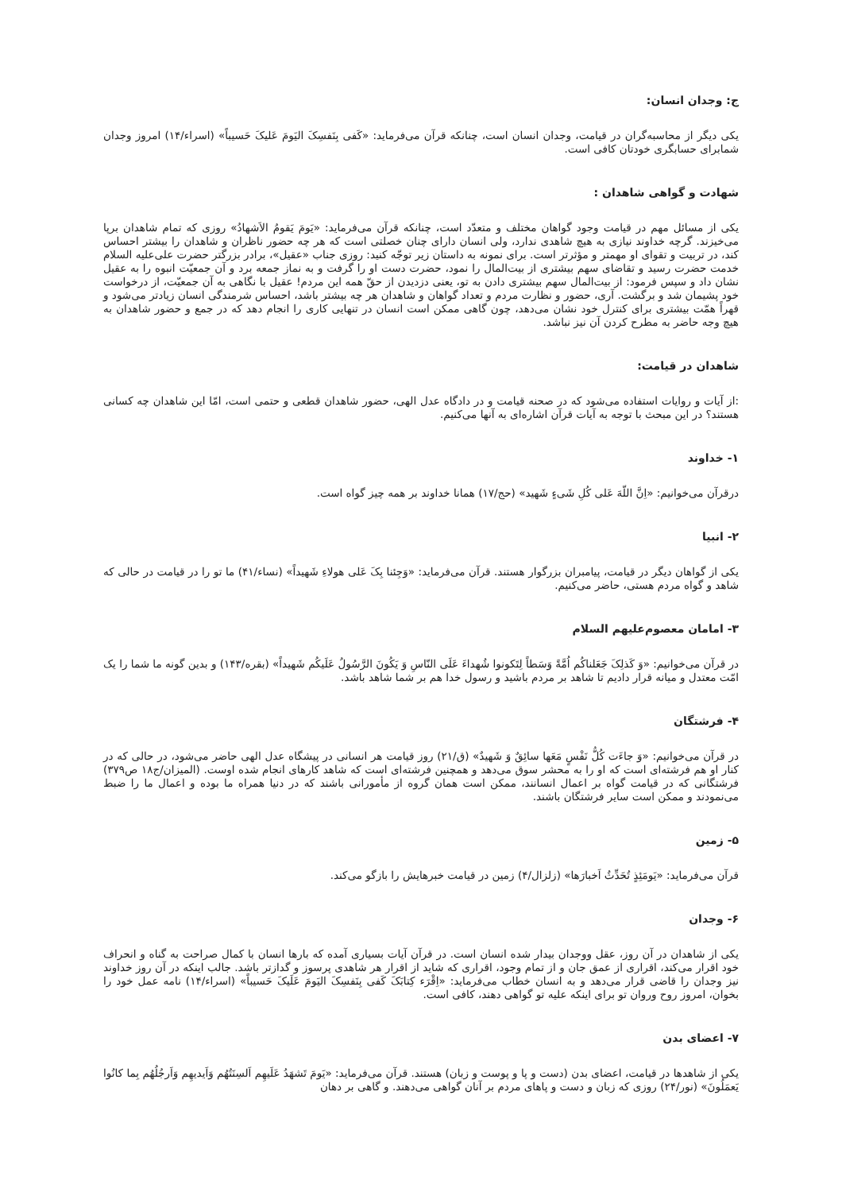ج: وجدان انسان:
یکی دیگر از محاسبه‌گران در قیامت، وجدان انسان است، چنانکه قرآن می‌فرماید: «کَفی بِنَفسِکَ الیَومَ عَلیکَ حَسیباً» (اسراء/۱۴) امروز وجدان شمابرای حسابگری خودتان کافی است.
شهادت و گواهی شاهدان :
یکی از مسائل مهم در قیامت وجود گواهان مختلف و متعدّد است، چنانکه قرآن می‌فرماید: «یَومَ یَقومُ الاَشهادُ» روزی که تمام شاهدان برپا می‌خیزند. گرچه خداوند نیازی به هیچ شاهدی ندارد، ولی انسان دارای چنان خصلتی است که هر چه حضور ناظران و شاهدان را بیشتر احساس کند، در تربیت و تقوای او مهمتر و مؤثرتر است. برای نمونه به داستان زیر توجّه کنید: روزی جناب «عقیل»، برادر بزرگتر حضرت علی‌علیه السلام خدمت حضرت رسید و تقاضای سهم بیشتری از بیت‌المال را نمود، حضرت دست او را گرفت و به نماز جمعه برد و آن جمعیّت انبوه را به عقیل نشان داد و سپس فرمود: از بیت‌المال سهم بیشتری دادن به تو، یعنی دزدیدن از حقّ همه این مردم! عقیل با نگاهی به آن جمعیّت، از درخواست خود پشیمان شد و برگشت. آری، حضور و نظارت مردم و تعداد گواهان و شاهدان هر چه بیشتر باشد، احساس شرمندگی انسان زیادتر می‌شود و قهراً همّت بیشتری برای کنترل خود نشان می‌دهد، چون گاهی ممکن است انسان در تنهایی کاری را انجام دهد که در جمع و حضور شاهدان به هیچ وجه حاضر به مطرح کردن آن نیز نباشد.
شاهدان در قیامت:
:از آیات و روایات استفاده می‌شود که در صحنه قیامت و در دادگاه عدل الهی، حضور شاهدان قطعی و حتمی است، امّا این شاهدان چه کسانی هستند؟ در این مبحث با توجه به آیات قرآن اشاره‌ای به آنها می‌کنیم.
۱- خداوند
درقرآن می‌خوانیم: «اِنَّ اللّهَ عَلی کُلِ شَیءٍ شَهید» (حج/۱۷) همانا خداوند بر همه چیز گواه است.
۲- انبیا
یکی از گواهان دیگر در قیامت، پیامبران بزرگوار هستند. قرآن می‌فرماید: «وَجِئنا بِکَ عَلی هولاءِ شَهیداً» (نساء/۴۱) ما تو را در قیامت در حالی که شاهد و گواه مردم هستی، حاضر می‌کنیم.
۳- امامان معصوم‌علیهم السلام
در قرآن می‌خوانیم: «وَ کَذلِکَ جَعَلناکُم اُمَّةً وَسَطاً لِتَکونوا شُهداءَ عَلَی النّاسِ وَ یَکُونَ الرَّسُولُ عَلَیکُم شَهیداً» (بقره/۱۴۳) و بدین گونه ما شما را یک امّت معتدل و میانه قرار دادیم تا شاهد بر مردم باشید و رسول خدا هم بر شما شاهد باشد.
۴- فرشتگان
در قرآن می‌خوانیم: «وَ جاءَت کُلُّ نَفْسٍ مَعَها سائِقٌ وَ شَهیدٌ» (ق/۲۱) روز قیامت هر انسانی در پیشگاه عدل الهی حاضر می‌شود، در حالی که در کنار او هم فرشته‌ای است که او را به محشر سوق می‌دهد و همچنین فرشته‌ای است که شاهد کارهای انجام شده اوست. (المیزان/ج۱۸ ص۳۷۹) فرشتگانی که در قیامت گواه بر اعمال انسانند، ممکن است همان گروه از مأمورانی باشند که در دنیا همراه ما بوده و اعمال ما را ضبط می‌نمودند و ممکن است سایر فرشتگان باشند.
۵- زمین
قرآن می‌فرماید: «یَومَئِذٍ تُحَدِّثُ اَخبارَها» (زلزال/۴) زمین در قیامت خبرهایش را بازگو می‌کند.
۶- وجدان
یکی از شاهدان در آن روز، عقل ووجدان بیدار شده انسان است. در قرآن آیات بسیاری آمده که بارها انسان با کمال صراحت به گناه و انحراف خود اقرار می‌کند، اقراری از عمق جان و از تمام وجود، اقراری که شاید از اقرار هر شاهدی پرسوز و گدازتر باشد. جالب اینکه در آن روز خداوند نیز وجدان را قاضی قرار می‌دهد و به انسان خطاب می‌فرماید: «اِقْرَء کِتابَکَ کَفی بِنَفسِکَ الیَومَ عَلَیکَ حَسیباً» (اسراء/۱۴) نامه عمل خود را بخوان، امروز روح وروان تو برای اینکه علیه تو گواهی دهند، کافی است.
۷- اعضای بدن
یکی از شاهدها در قیامت، اعضای بدن (دست و پا و پوست و زبان) هستند. قرآن می‌فرماید: «یَومَ تَشهَدُ عَلَیهِم اَلسِنَتُهُم وَاَیدیهِم وَاَرجُلُهُم بِما کانُوا یَعمَلُونَ» (نور/۲۴) روزی که زبان و دست و پاهای مردم بر آنان گواهی می‌دهند. و گاهی بر دهان